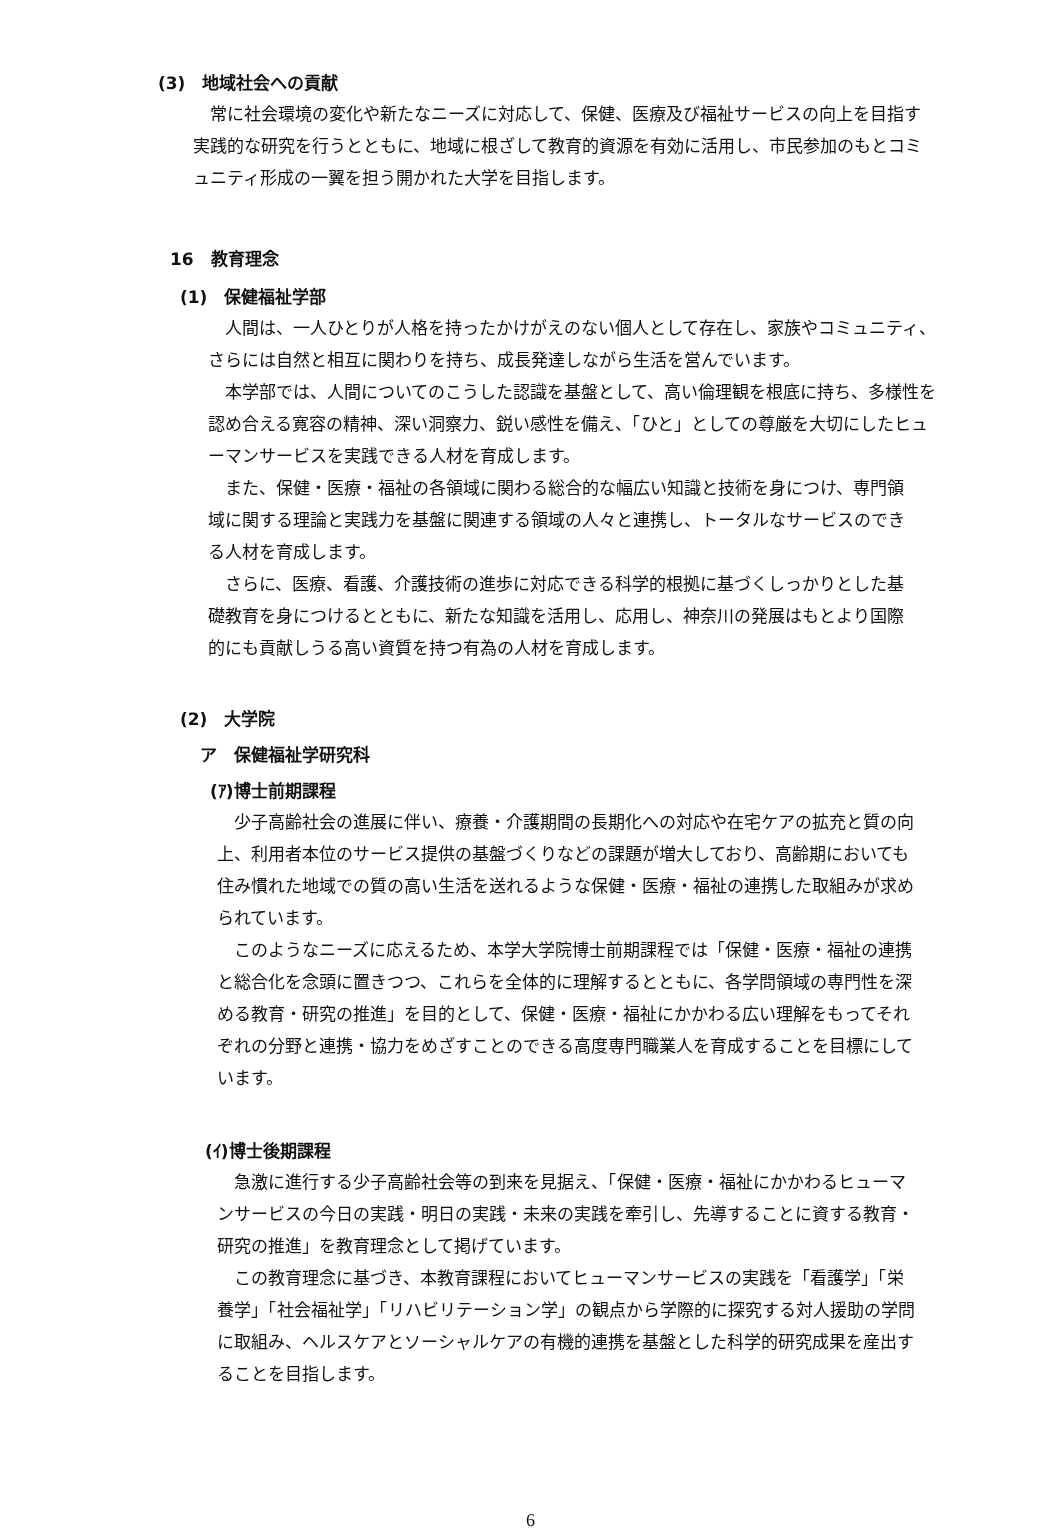(3)　地域社会への貢献
　常に社会環境の変化や新たなニーズに対応して、保健、医療及び福祉サービスの向上を目指す実践的な研究を行うとともに、地域に根ざして教育的資源を有効に活用し、市民参加のもとコミュニティ形成の一翼を担う開かれた大学を目指します。
16　教育理念
(1)　保健福祉学部
　人間は、一人ひとりが人格を持ったかけがえのない個人として存在し、家族やコミュニティ、さらには自然と相互に関わりを持ち、成長発達しながら生活を営んでいます。
　本学部では、人間についてのこうした認識を基盤として、高い倫理観を根底に持ち、多様性を認め合える寛容の精神、深い洞察力、鋭い感性を備え、「ひと」としての尊厳を大切にしたヒューマンサービスを実践できる人材を育成します。
　また、保健・医療・福祉の各領域に関わる総合的な幅広い知識と技術を身につけ、専門領域に関する理論と実践力を基盤に関連する領域の人々と連携し、トータルなサービスのできる人材を育成します。
　さらに、医療、看護、介護技術の進歩に対応できる科学的根拠に基づくしっかりとした基礎教育を身につけるとともに、新たな知識を活用し、応用し、神奈川の発展はもとより国際的にも貢献しうる高い資質を持つ有為の人材を育成します。
(2)　大学院
ア　保健福祉学研究科
(ｱ)博士前期課程
　少子高齢社会の進展に伴い、療養・介護期間の長期化への対応や在宅ケアの拡充と質の向上、利用者本位のサービス提供の基盤づくりなどの課題が増大しており、高齢期においても住み慣れた地域での質の高い生活を送れるような保健・医療・福祉の連携した取組みが求められています。
　このようなニーズに応えるため、本学大学院博士前期課程では「保健・医療・福祉の連携と総合化を念頭に置きつつ、これらを全体的に理解するとともに、各学問領域の専門性を深める教育・研究の推進」を目的として、保健・医療・福祉にかかわる広い理解をもってそれぞれの分野と連携・協力をめざすことのできる高度専門職業人を育成することを目標にしています。
(ｲ)博士後期課程
　急激に進行する少子高齢社会等の到来を見据え、「保健・医療・福祉にかかわるヒューマンサービスの今日の実践・明日の実践・未来の実践を牽引し、先導することに資する教育・研究の推進」を教育理念として掲げています。
　この教育理念に基づき、本教育課程においてヒューマンサービスの実践を「看護学」「栄養学」「社会福祉学」「リハビリテーション学」の観点から学際的に探究する対人援助の学問に取組み、ヘルスケアとソーシャルケアの有機的連携を基盤とした科学的研究成果を産出することを目指します。
6